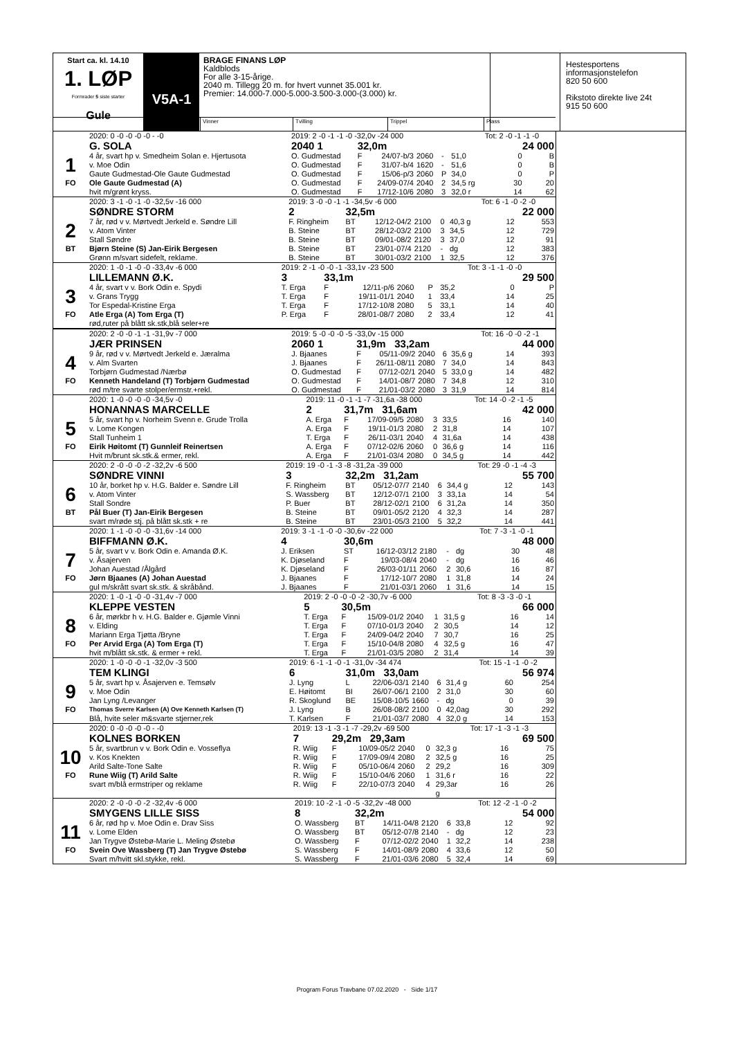Start ca. kl. 14.10
1. LØP
Formrader 5 siste starter
Gule
V5A-1
BRAGE FINANS LØP
Kaldblods
For alle 3-15-årige.
2040 m. Tillegg 20 m. for hvert vunnet 35.001 kr.
Premier: 14.000-7.000-5.000-3.500-3.000-(3.000) kr.
Hestesportens
informasjonstelefon
820 50 600
Rikstoto direkte live 24t
915 50 600
Vinner Tvilling Trippel Plass
| | 2020: 0 -0 -0 -0 -0 - -0 | 2019: 2 -0 -1 -1 -0 -32,0v -24 000 | | | | | | Tot: 2 -0 -1 -1 -0 | | |
| | G. SOLA | 2040 1 | 32,0m | | | | | 24 000 | | |
| 1 | 4 år, svart hp v. Smedheim Solan e. Hjertusota | O. Gudmestad | F | 24/07-b/3 | 2060 | - | 51,0 | | 0 | B |
| | v. Moe Odin | O. Gudmestad | F | 31/07-b/4 | 1620 | - | 51,6 | | 0 | B |
| | Gaute Gudmestad-Ole Gaute Gudmestad | O. Gudmestad | F | 15/06-p/3 | 2060 | P | 34,0 | | 0 | P |
| FO | Ole Gaute Gudmestad (A) | O. Gudmestad | F | 24/09-07/4 | 2040 | 2 | 34,5 rg | | 30 | 20 |
| | hvit m/grønt kryss. | O. Gudmestad | F | 17/12-10/6 | 2080 | 3 | 32,0 r | | 14 | 62 |
| | 2020: 3 -1 -0 -1 -0 -32,5v -16 000 | 2019: 3 -0 -0 -1 -1 -34,5v -6 000 | | | | | | Tot: 6 -1 -0 -2 -0 | | |
| | SØNDRE STORM | 2 | 32,5m | | | | | 22 000 | | |
| 2 | 7 år, rød v v. Mørtvedt Jerkeld e. Søndre Lill | F. Ringheim | BT | 12/12-04/2 | 2100 | 0 | 40,3 g | | 12 | 553 |
| | v. Atom Vinter | B. Steine | BT | 28/12-03/2 | 2100 | 3 | 34,5 | | 12 | 729 |
| | Stall Søndre | B. Steine | BT | 09/01-08/2 | 2120 | 3 | 37,0 | | 12 | 91 |
| BT | Bjørn Steine (S) Jan-Eirik Bergesen | B. Steine | BT | 23/01-07/4 | 2120 | - | dg | | 12 | 383 |
| | Grønn m/svart sidefelt, reklame. | B. Steine | BT | 30/01-03/2 | 2100 | 1 | 32,5 | | 12 | 376 |
| | 2020: 1 -0 -1 -0 -0 -33,4v -6 000 | 2019: 2 -1 -0 -0 -1 -33,1v -23 500 | | | | | | Tot: 3 -1 -1 -0 -0 | | |
| | LILLEMANN Ø.K. | 3 | 33,1m | | | | | 29 500 | | |
| 3 | 4 år, svart v v. Bork Odin e. Spydi | T. Erga | F | 12/11-p/6 | 2060 | P | 35,2 | | 0 | P |
| | v. Grans Trygg | T. Erga | F | 19/11-01/1 | 2040 | 1 | 33,4 | | 14 | 25 |
| | Tor Espedal-Kristine Erga | T. Erga | F | 17/12-10/8 | 2080 | 5 | 33,1 | | 14 | 40 |
| FO | Atle Erga (A) Tom Erga (T) | P. Erga | F | 28/01-08/7 | 2080 | 2 | 33,4 | | 12 | 41 |
| | rød,ruter på blått sk.stk,blå seler+re | | | | | | | | | |
| | 2020: 2 -0 -0 -1 -1 -31,9v -7 000 | 2019: 5 -0 -0 -0 -5 -33,0v -15 000 | | | | | | Tot: 16 -0 -0 -2 -1 | | |
| | JÆR PRINSEN | 2060 1 | 31,9m 33,2am | | | | | 44 000 | | |
| 4 | 9 år, rød v v. Mørtvedt Jerkeld e. Jæralma | J. Bjaanes | F | 05/11-09/2 | 2040 | 6 | 35,6 g | | 14 | 393 |
| | v. Alm Svarten | J. Bjaanes | F | 26/11-08/11 | 2080 | 7 | 34,0 | | 14 | 843 |
| | Torbjørn Gudmestad /Nærbø | O. Gudmestad | F | 07/12-02/1 | 2040 | 5 | 33,0 g | | 14 | 482 |
| FO | Kenneth Handeland (T) Torbjørn Gudmestad | O. Gudmestad | F | 14/01-08/7 | 2080 | 7 | 34,8 | | 12 | 310 |
| | rød m/tre svarte stolper/ermstr.+rekl. | O. Gudmestad | F | 21/01-03/2 | 2080 | 3 | 31,9 | | 14 | 814 |
| | 2020: 1 -0 -0 -0 -0 -34,5v -0 | 2019: 11 -0 -1 -1 -7 -31,6a -38 000 | | | | | | Tot: 14 -0 -2 -1 -5 | | |
| | HONANNAS MARCELLE | 2 | 31,7m 31,6am | | | | | 42 000 | | |
| 5 | 5 år, svart hp v. Norheim Svenn e. Grude Trolla | A. Erga | F | 17/09-09/5 | 2080 | 3 | 33,5 | | 16 | 140 |
| | v. Lome Kongen | A. Erga | F | 19/11-01/3 | 2080 | 2 | 31,8 | | 14 | 107 |
| | Stall Tunheim 1 | T. Erga | F | 26/11-03/1 | 2040 | 4 | 31,6a | | 14 | 438 |
| FO | Eirik Høitomt (T) Gunnleif Reinertsen | A. Erga | F | 07/12-02/6 | 2060 | 0 | 36,6 g | | 14 | 116 |
| | Hvit m/brunt sk.stk.& ermer, rekl. | A. Erga | F | 21/01-03/4 | 2080 | 0 | 34,5 g | | 14 | 442 |
| | 2020: 2 -0 -0 -0 -2 -32,2v -6 500 | 2019: 19 -0 -1 -3 -8 -31,2a -39 000 | | | | | | Tot: 29 -0 -1 -4 -3 | | |
| | SØNDRE VINNI | 3 | 32,2m 31,2am | | | | | 55 700 | | |
| 6 | 10 år, borket hp v. H.G. Balder e. Søndre Lill | F. Ringheim | BT | 05/12-07/7 | 2140 | 6 | 34,4 g | | 12 | 143 |
| | v. Atom Vinter | S. Wassberg | BT | 12/12-07/1 | 2100 | 3 | 33,1a | | 14 | 54 |
| | Stall Sondre | P. Buer | BT | 28/12-02/1 | 2100 | 6 | 31,2a | | 14 | 350 |
| BT | Pål Buer (T) Jan-Eirik Bergesen | B. Steine | BT | 09/01-05/2 | 2120 | 4 | 32,3 | | 14 | 287 |
| | svart m/røde stj. på blått sk.stk + re | B. Steine | BT | 23/01-05/3 | 2100 | 5 | 32,2 | | 14 | 441 |
| | 2020: 1 -1 -0 -0 -0 -31,6v -14 000 | 2019: 3 -1 -1 -0 -0 -30,6v -22 000 | | | | | | Tot: 7 -3 -1 -0 -1 | | |
| | BIFFMANN Ø.K. | 4 | 30,6m | | | | | 48 000 | | |
| 7 | 5 år, svart v v. Bork Odin e. Amanda Ø.K. | J. Eriksen | ST | 16/12-03/12 | 2180 | - | dg | | 30 | 48 |
| | v. Åsajerven | K. Djøseland | F | 19/03-08/4 | 2040 | - | dg | | 16 | 46 |
| | Johan Auestad /Ålgård | K. Djøseland | F | 26/03-01/11 | 2060 | 2 | 30,6 | | 16 | 87 |
| FO | Jørn Bjaanes (A) Johan Auestad | J. Bjaanes | F | 17/12-10/7 | 2080 | 1 | 31,8 | | 14 | 24 |
| | gul m/skrått svart sk.stk. & skråbånd. | J. Bjaanes | F | 21/01-03/1 | 2060 | 1 | 31,6 | | 14 | 15 |
| | 2020: 1 -0 -1 -0 -0 -31,4v -7 000 | 2019: 2 -0 -0 -0 -2 -30,7v -6 000 | | | | | | Tot: 8 -3 -3 -0 -1 | | |
| | KLEPPE VESTEN | 5 | 30,5m | | | | | 66 000 | | |
| 8 | 6 år, mørkbr h v. H.G. Balder e. Gjømle Vinni | T. Erga | F | 15/09-01/2 | 2040 | 1 | 31,5 g | | 16 | 14 |
| | v. Elding | T. Erga | F | 07/10-01/3 | 2040 | 2 | 30,5 | | 14 | 12 |
| | Mariann Erga Tjøtta /Bryne | T. Erga | F | 24/09-04/2 | 2040 | 7 | 30,7 | | 16 | 25 |
| FO | Per Arvid Erga (A) Tom Erga (T) | T. Erga | F | 15/10-04/8 | 2080 | 4 | 32,5 g | | 16 | 47 |
| | hvit m/blått sk.stk. & ermer + rekl. | T. Erga | F | 21/01-03/5 | 2080 | 2 | 31,4 | | 14 | 39 |
| | 2020: 1 -0 -0 -0 -1 -32,0v -3 500 | 2019: 6 -1 -1 -0 -1 -31,0v -34 474 | | | | | | Tot: 15 -1 -1 -0 -2 | | |
| | TEM KLINGI | 6 | 31,0m 33,0am | | | | | 56 974 | | |
| 9 | 5 år, svart hp v. Åsajerven e. Temsølv | J. Lyng | L | 22/06-03/1 | 2140 | 6 | 31,4 g | | 60 | 254 |
| | v. Moe Odin | E. Høitomt | BI | 26/07-06/1 | 2100 | 2 | 31,0 | | 30 | 60 |
| | Jan Lyng /Levanger | R. Skoglund | BE | 15/08-10/5 | 1660 | - | dg | | 0 | 39 |
| FO | Thomas Sverre Karlsen (A) Ove Kenneth Karlsen (T) | J. Lyng | B | 26/08-08/2 | 2100 | 0 | 42,0ag | | 30 | 292 |
| | Blå, hvite seler m&svarte stjerner,rek | T. Karlsen | F | 21/01-03/7 | 2080 | 4 | 32,0 g | | 14 | 153 |
| | 2020: 0 -0 -0 -0 -0 - -0 | 2019: 13 -1 -3 -1 -7 -29,2v -69 500 | | | | | | Tot: 17 -1 -3 -1 -3 | | |
| | KOLNES BORKEN | 7 | 29,2m 29,3am | | | | | 69 500 | | |
| 10 | 5 år, svartbrun v v. Bork Odin e. Vosseflya | R. Wiig | F | 10/09-05/2 | 2040 | 0 | 32,3 g | | 16 | 75 |
| | v. Kos Knekten | R. Wiig | F | 17/09-09/4 | 2080 | 2 | 32,5 g | | 16 | 25 |
| | Arild Salte-Tone Salte | R. Wiig | F | 05/10-06/4 | 2060 | 2 | 29,2 | | 16 | 309 |
| FO | Rune Wiig (T) Arild Salte | R. Wiig | F | 15/10-04/6 | 2060 | 1 | 31,6 r | | 16 | 22 |
| | svart m/blå ermstriper og reklame | R. Wiig | F | 22/10-07/3 | 2040 | 4 | 29,3ar g | | 16 | 26 |
| | 2020: 2 -0 -0 -0 -2 -32,4v -6 000 | 2019: 10 -2 -1 -0 -5 -32,2v -48 000 | | | | | | Tot: 12 -2 -1 -0 -2 | | |
| | SMYGENS LILLE SISS | 8 | 32,2m | | | | | 54 000 | | |
| 11 | 6 år, rød hp v. Moe Odin e. Drav Siss | O. Wassberg | BT | 14/11-04/8 | 2120 | 6 | 33,8 | | 12 | 92 |
| | v. Lome Elden | O. Wassberg | BT | 05/12-07/8 | 2140 | - | dg | | 12 | 23 |
| | Jan Trygve Østebø-Marie L. Meling Østebø | O. Wassberg | F | 07/12-02/2 | 2040 | 1 | 32,2 | | 14 | 238 |
| FO | Svein Ove Wassberg (T) Jan Trygve Østebø | S. Wassberg | F | 14/01-08/9 | 2080 | 4 | 33,6 | | 12 | 50 |
| | Svart m/hvitt skl.stykke, rekl. | S. Wassberg | F | 21/01-03/6 | 2080 | 5 | 32,4 | | 14 | 69 |
Program Forus Travbane 07.02.2020 - Side 1/17